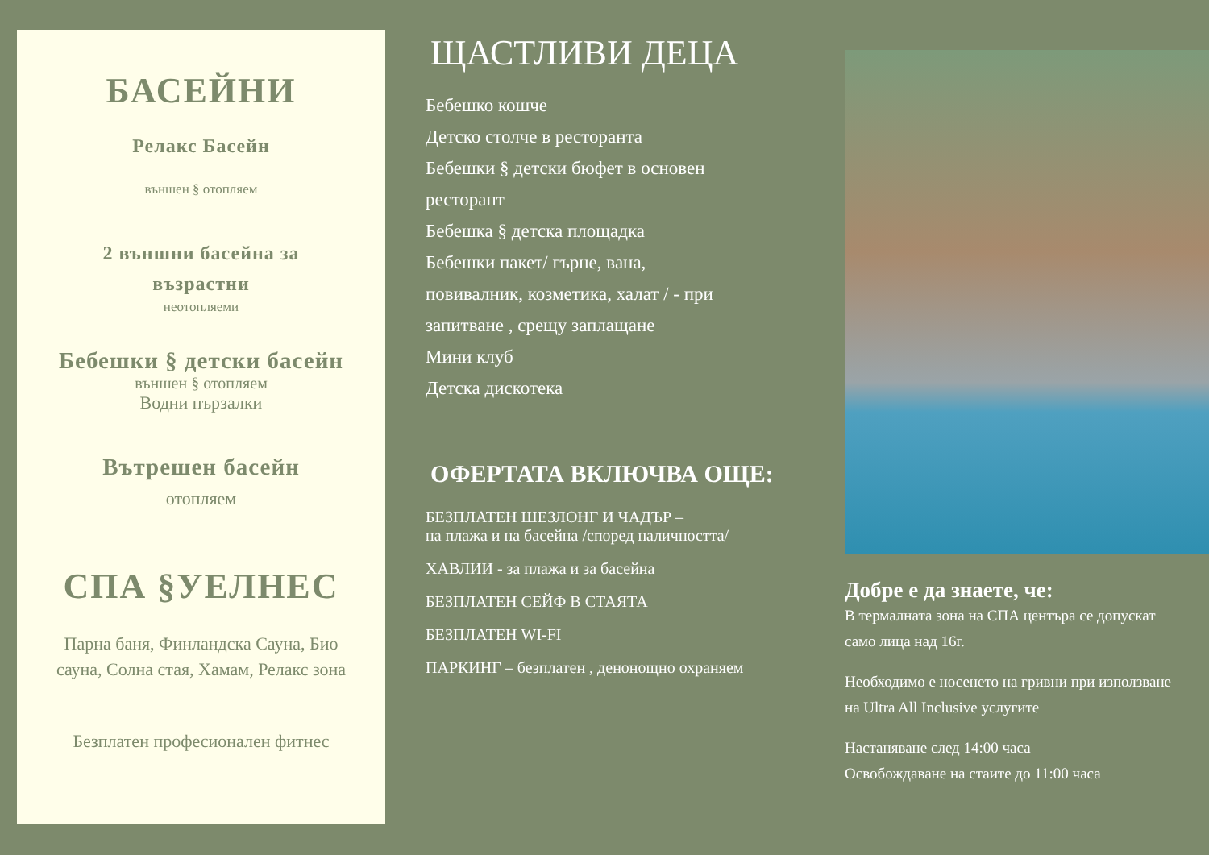БАСЕЙНИ
Релакс Басейн
външен § отопляем
2 външни басейна за
възрастни
неотопляеми
Бебешки § детски басейн
външен § отопляем
Водни пързалки
Вътрешен басейн
отопляем
СПА §УЕЛНЕС
Парна баня, Финландска Сауна, Био
сауна, Солна стая, Хамам, Релакс зона
Безплатен професионален фитнес
ЩАСТЛИВИ ДЕЦА
Бебешко кошче
Детско столче в ресторанта
Бебешки § детски бюфет в основен
ресторант
Бебешка § детска площадка
Бебешки пакет/ гърне, вана,
повивалник, козметика, халат / - при
запитване , срещу заплащане
Мини клуб
Детска дискотека
ОФЕРТАТА ВКЛЮЧВА ОЩЕ:
БЕЗПЛАТЕН ШЕЗЛОНГ И ЧАДЪР –
на плажа и на басейна /според наличността/
ХАВЛИИ - за плажа и за басейна
БЕЗПЛАТЕН СЕЙФ В СТАЯТА
БЕЗПЛАТЕН WI-FI
ПАРКИНГ – безплатен , денонощно охраняем
Добре е да знаете, че:
В термалната зона на СПА центъра се допускат
само лица над 16г.
Необходимо е носенето на гривни при използване
на Ultra All Inclusive услугите
Настаняване след 14:00 часа
Освобождаване на стаите до 11:00 часа